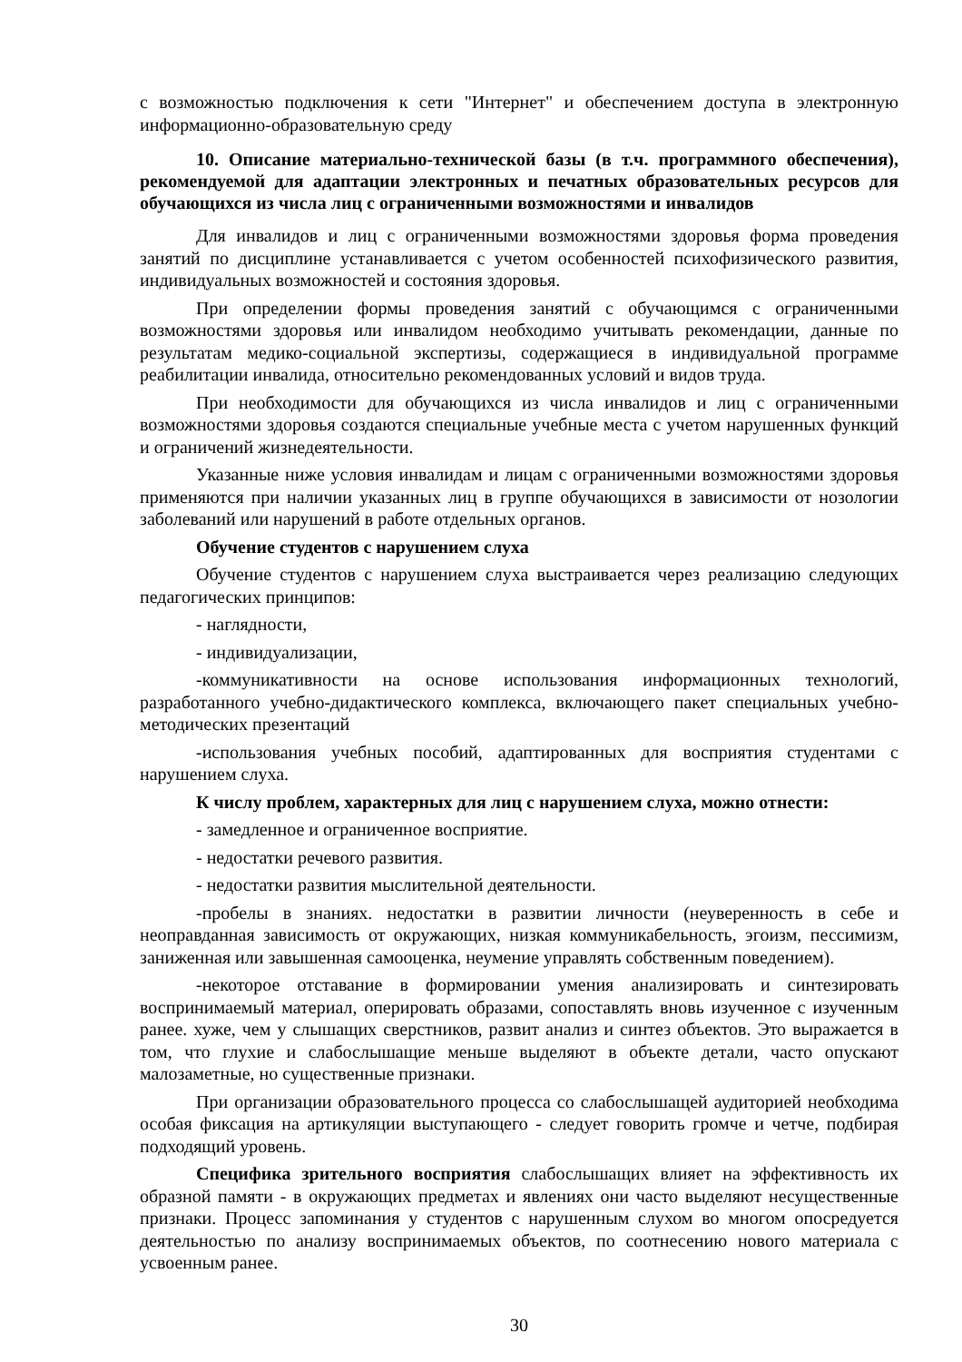с возможностью подключения к сети "Интернет" и обеспечением доступа в электронную информационно-образовательную среду
10. Описание материально-технической базы (в т.ч. программного обеспечения), рекомендуемой для адаптации электронных и печатных образовательных ресурсов для обучающихся из числа лиц с ограниченными возможностями и инвалидов
Для инвалидов и лиц с ограниченными возможностями здоровья форма проведения занятий по дисциплине устанавливается с учетом особенностей психофизического развития, индивидуальных возможностей и состояния здоровья.
При определении формы проведения занятий с обучающимся с ограниченными возможностями здоровья или инвалидом необходимо учитывать рекомендации, данные по результатам медико-социальной экспертизы, содержащиеся в индивидуальной программе реабилитации инвалида, относительно рекомендованных условий и видов труда.
При необходимости для обучающихся из числа инвалидов и лиц с ограниченными возможностями здоровья создаются специальные учебные места с учетом нарушенных функций и ограничений жизнедеятельности.
Указанные ниже условия инвалидам и лицам с ограниченными возможностями здоровья применяются при наличии указанных лиц в группе обучающихся в зависимости от нозологии заболеваний или нарушений в работе отдельных органов.
Обучение студентов с нарушением слуха
Обучение студентов с нарушением слуха выстраивается через реализацию следующих педагогических принципов:
- наглядности,
- индивидуализации,
-коммуникативности на основе использования информационных технологий, разработанного учебно-дидактического комплекса, включающего пакет специальных учебно-методических презентаций
-использования учебных пособий, адаптированных для восприятия студентами с нарушением слуха.
К числу проблем, характерных для лиц с нарушением слуха, можно отнести:
- замедленное и ограниченное восприятие.
- недостатки речевого развития.
- недостатки развития мыслительной деятельности.
-пробелы в знаниях. недостатки в развитии личности (неуверенность в себе и неоправданная зависимость от окружающих, низкая коммуникабельность, эгоизм, пессимизм, заниженная или завышенная самооценка, неумение управлять собственным поведением).
-некоторое отставание в формировании умения анализировать и синтезировать воспринимаемый материал, оперировать образами, сопоставлять вновь изученное с изученным ранее. хуже, чем у слышащих сверстников, развит анализ и синтез объектов. Это выражается в том, что глухие и слабослышащие меньше выделяют в объекте детали, часто опускают малозаметные, но существенные признаки.
При организации образовательного процесса со слабослышащей аудиторией необходима особая фиксация на артикуляции выступающего - следует говорить громче и четче, подбирая подходящий уровень.
Специфика зрительного восприятия слабослышащих влияет на эффективность их образной памяти - в окружающих предметах и явлениях они часто выделяют несущественные признаки. Процесс запоминания у студентов с нарушенным слухом во многом опосредуется деятельностью по анализу воспринимаемых объектов, по соотнесению нового материала с усвоенным ранее.
30